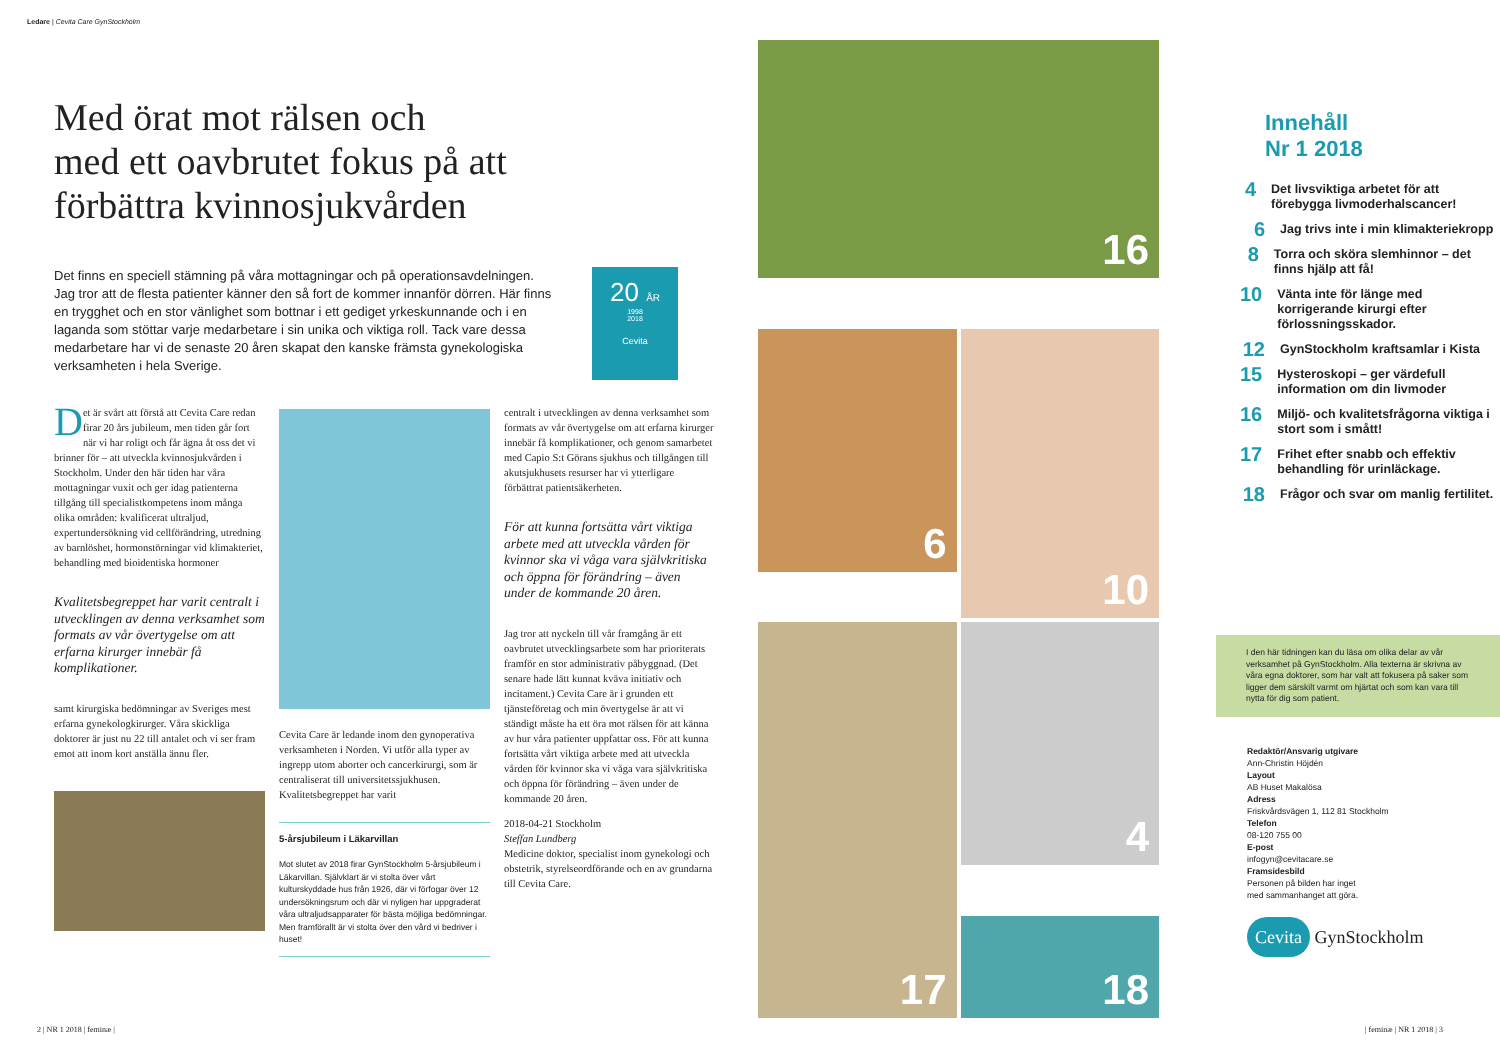Ledare | Cevita Care GynStockholm
Med örat mot rälsen och
med ett oavbrutet fokus på att
förbättra kvinnosjukvården
Det finns en speciell stämning på våra mottagningar och på operationsavdelningen. Jag tror att de flesta patienter känner den så fort de kommer innanför dörren. Här finns en trygghet och en stor vänlighet som bottnar i ett gediget yrkeskunnande och i en laganda som stöttar varje medarbetare i sin unika och viktiga roll. Tack vare dessa medarbetare har vi de senaste 20 åren skapat den kanske främsta gynekologiska verksamheten i hela Sverige.
20 ÅR
1998
2018
Cevita
Det är svårt att förstå att Cevita Care redan firar 20 års jubileum, men tiden går fort när vi har roligt och får ägna åt oss det vi brinner för – att utveckla kvinnosjukvården i Stockholm. Under den här tiden har våra mottagningar vuxit och ger idag patienterna tillgång till specialistkompetens inom många olika områden: kvalificerat ultraljud, expertundersökning vid cellförändring, utredning av barnlöshet, hormonstörningar vid klimakteriet, behandling med bioidentiska hormoner
Kvalitetsbegreppet har varit centralt i utvecklingen av denna verksamhet som formats av vår övertygelse om att erfarna kirurger innebär få komplikationer.
samt kirurgiska bedömningar av Sveriges mest erfarna gynekologkirurger. Våra skickliga doktorer är just nu 22 till antalet och vi ser fram emot att inom kort anställa ännu fler.
Cevita Care är ledande inom den gynoperativa verksamheten i Norden. Vi utför alla typer av ingrepp utom aborter och cancerkirurgi, som är centraliserat till universitetssjukhusen. Kvalitetsbegreppet har varit
5-årsjubileum i Läkarvillan
Mot slutet av 2018 firar GynStockholm 5-årsjubileum i Läkarvillan. Självklart är vi stolta över vårt kulturskyddade hus från 1926, där vi förfogar över 12 undersökningsrum och där vi nyligen har uppgraderat våra ultraljudsapparater för bästa möjliga bedömningar. Men framförallt är vi stolta över den vård vi bedriver i huset!
centralt i utvecklingen av denna verksamhet som formats av vår övertygelse om att erfarna kirurger innebär få komplikationer, och genom samarbetet med Capio S:t Görans sjukhus och tillgången till akutsjukhusets resurser har vi ytterligare förbättrat patientsäkerheten.
För att kunna fortsätta vårt viktiga arbete med att utveckla vården för kvinnor ska vi våga vara självkritiska och öppna för förändring – även under de kommande 20 åren.
Jag tror att nyckeln till vår framgång är ett oavbrutet utvecklingsarbete som har prioriterats framför en stor administrativ påbyggnad. (Det senare hade lätt kunnat kväva initiativ och incitament.) Cevita Care är i grunden ett tjänsteföretag och min övertygelse är att vi ständigt måste ha ett öra mot rälsen för att känna av hur våra patienter uppfattar oss. För att kunna fortsätta vårt viktiga arbete med att utveckla vården för kvinnor ska vi våga vara självkritiska och öppna för förändring – även under de kommande 20 åren.
2018-04-21 Stockholm
Steffan Lundberg
Medicine doktor, specialist inom gynekologi och obstetrik, styrelseordförande och en av grundarna till Cevita Care.
16
6
10
17
4
18
Innehåll
Nr 1 2018
4 Det livsviktiga arbetet för att förebygga livmoderhalscancer!
6 Jag trivs inte i min klimakteriekropp
8 Torra och sköra slemhinnor – det finns hjälp att få!
10 Vänta inte för länge med korrigerande kirurgi efter förlossningsskador.
12 GynStockholm kraftsamlar i Kista
15 Hysteroskopi – ger värdefull information om din livmoder
16 Miljö- och kvalitetsfrågorna viktiga i stort som i smått!
17 Frihet efter snabb och effektiv behandling för urinläckage.
18 Frågor och svar om manlig fertilitet.
I den här tidningen kan du läsa om olika delar av vår verksamhet på GynStockholm. Alla texterna är skrivna av våra egna doktorer, som har valt att fokusera på saker som ligger dem särskilt varmt om hjärtat och som kan vara till nytta för dig som patient.
Redaktör/Ansvarig utgivare
Ann-Christin Höjdén
Layout
AB Huset Makalösa
Adress
Friskvårdsvägen 1, 112 81 Stockholm
Telefon
08-120 755 00
E-post
infogyn@cevitacare.se
Framsidesbild
Personen på bilden har inget
med sammanhanget att göra.
Cevita GynStockholm
2 | NR 1 2018 | feminæ | | feminæ | NR 1 2018 | 3